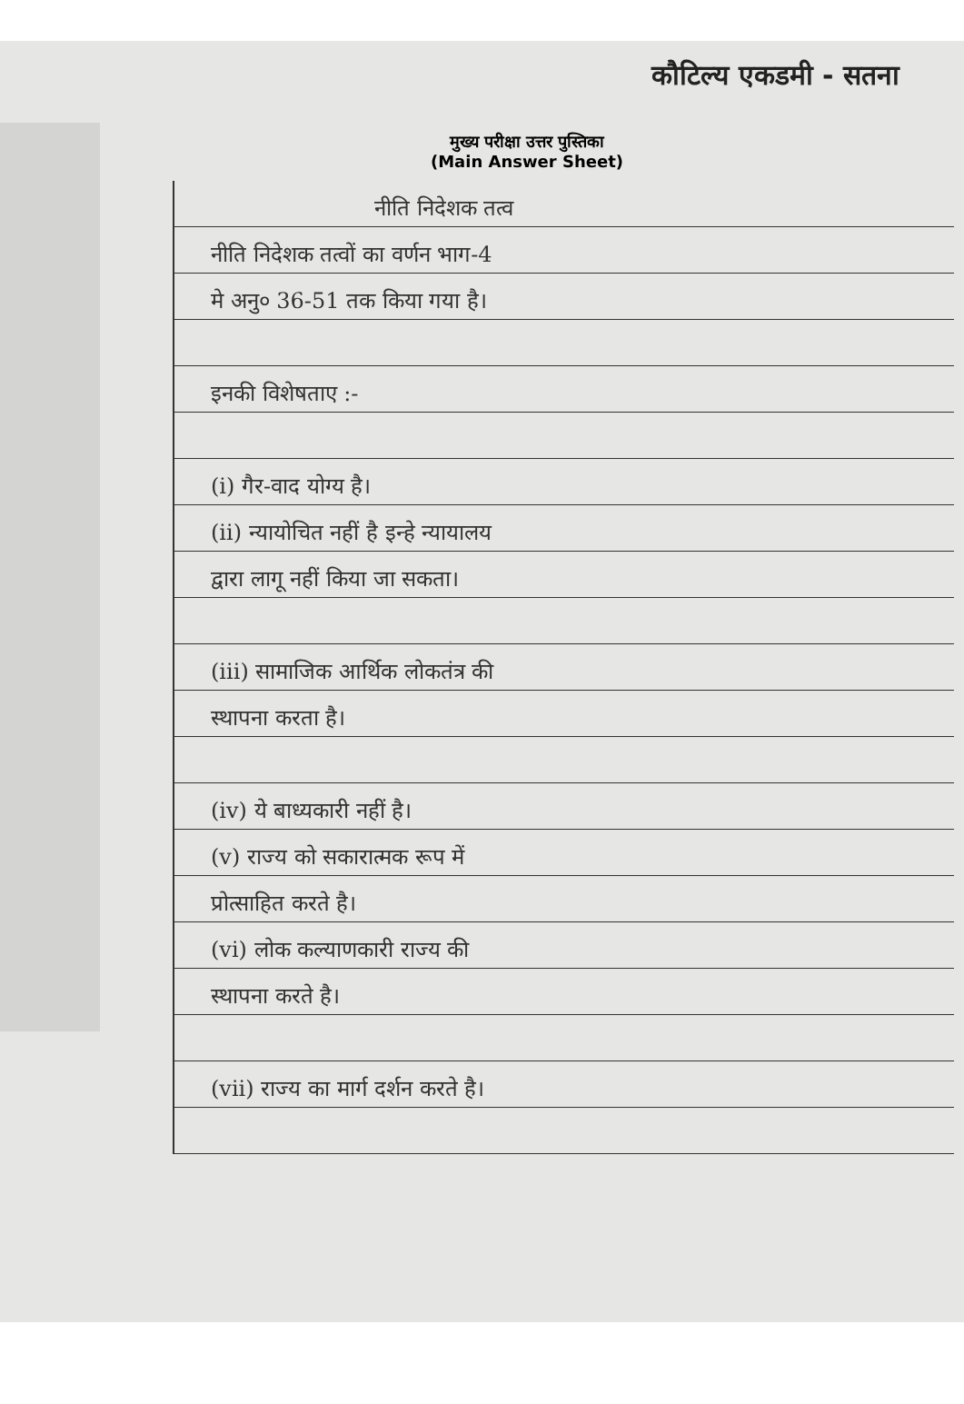कौटिल्य एकडमी - सतना
मुख्य परीक्षा उत्तर पुस्तिका
(Main Answer Sheet)
नीति निदेशक तत्व
नीति निदेशक तत्वों का वर्णन भाग-4
मे अनु० 36-51 तक किया गया है।
इनकी विशेषताए :-
(i) गैर-वाद योग्य है।
(ii) न्यायोचित नहीं है इन्हे न्यायालय
द्वारा लागू नहीं किया जा सकता।
(iii) सामाजिक आर्थिक लोकतंत्र की
स्थापना करता है।
(iv) ये बाध्यकारी नहीं है।
(v) राज्य को सकारात्मक रूप में
प्रोत्साहित करते है।
(vi) लोक कल्याणकारी राज्य की
स्थापना करते है।
(vii) राज्य का मार्ग दर्शन करते है।